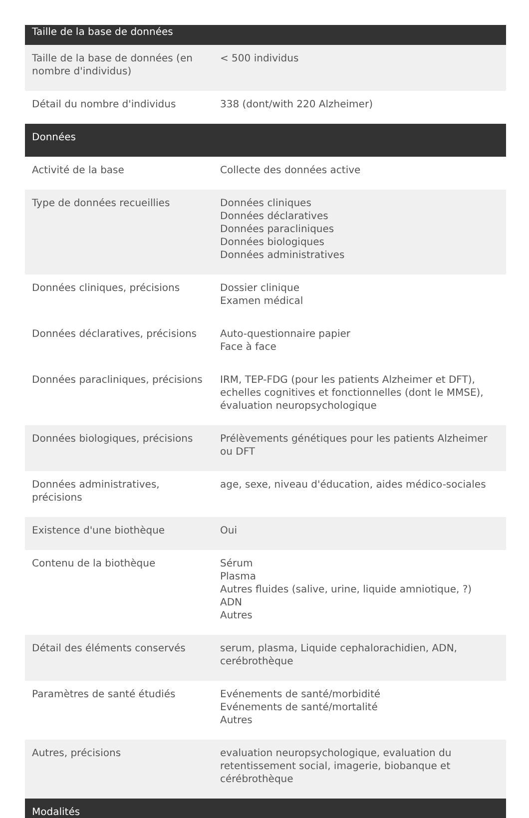| Taille de la base de données | |
| --- | --- |
| Taille de la base de données (en nombre d'individus) | < 500 individus |
| Détail du nombre d'individus | 338 (dont/with 220 Alzheimer) |
| Données | |
| Activité de la base | Collecte des données active |
| Type de données recueillies | Données cliniques Données déclaratives Données paracliniques Données biologiques Données administratives |
| Données cliniques, précisions | Dossier clinique Examen médical |
| Données déclaratives, précisions | Auto-questionnaire papier Face à face |
| Données paracliniques, précisions | IRM, TEP-FDG (pour les patients Alzheimer et DFT), echelles cognitives et fonctionnelles (dont le MMSE), évaluation neuropsychologique |
| Données biologiques, précisions | Prélèvements génétiques pour les patients Alzheimer ou DFT |
| Données administratives, précisions | age, sexe, niveau d'éducation, aides médico-sociales |
| Existence d'une biothèque | Oui |
| Contenu de la biothèque | Sérum Plasma Autres fluides (salive, urine, liquide amniotique, ?) ADN Autres |
| Détail des éléments conservés | serum, plasma, Liquide cephalorachidien, ADN, cerébrothèque |
| Paramètres de santé étudiés | Evénements de santé/morbidité Evénements de santé/mortalité Autres |
| Autres, précisions | evaluation neuropsychologique, evaluation du retentissement social, imagerie, biobanque et cérébrothèque |
| Modalités | |